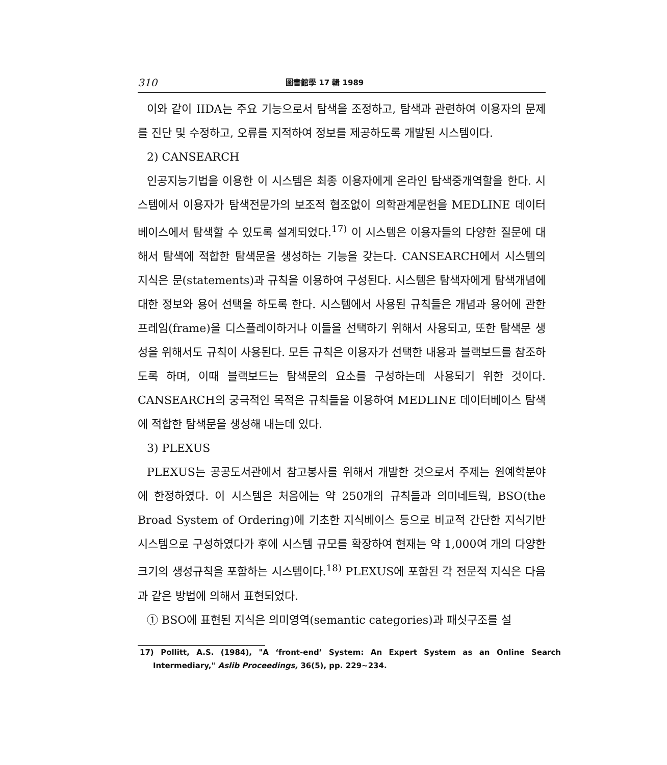310 圖書館學 17 輯 1989
이와 같이 IIDA는 주요 기능으로서 탐색을 조정하고, 탐색과 관련하여 이용자의 문제를 진단 및 수정하고, 오류를 지적하여 정보를 제공하도록 개발된 시스템이다.
2) CANSEARCH
인공지능기법을 이용한 이 시스템은 최종 이용자에게 온라인 탐색중개역할을 한다. 시스템에서 이용자가 탐색전문가의 보조적 협조없이 의학관계문헌을 MEDLINE 데이터베이스에서 탐색할 수 있도록 설계되었다.<sup>17)</sup> 이 시스템은 이용자들의 다양한 질문에 대해서 탐색에 적합한 탐색문을 생성하는 기능을 갖는다. CANSEARCH에서 시스템의 지식은 문(statements)과 규칙을 이용하여 구성된다. 시스템은 탐색자에게 탐색개념에 대한 정보와 용어 선택을 하도록 한다. 시스템에서 사용된 규칙들은 개념과 용어에 관한 프레임(frame)을 디스플레이하거나 이들을 선택하기 위해서 사용되고, 또한 탐색문 생성을 위해서도 규칙이 사용된다. 모든 규칙은 이용자가 선택한 내용과 블랙보드를 참조하도록 하며, 이때 블랙보드는 탐색문의 요소를 구성하는데 사용되기 위한 것이다. CANSEARCH의 궁극적인 목적은 규칙들을 이용하여 MEDLINE 데이터베이스 탐색에 적합한 탐색문을 생성해 내는데 있다.
3) PLEXUS
PLEXUS는 공공도서관에서 참고봉사를 위해서 개발한 것으로서 주제는 원예학분야에 한정하였다. 이 시스템은 처음에는 약 250개의 규칙들과 의미네트웍, BSO(the Broad System of Ordering)에 기초한 지식베이스 등으로 비교적 간단한 지식기반 시스템으로 구성하였다가 후에 시스템 규모를 확장하여 현재는 약 1,000여 개의 다양한 크기의 생성규칙을 포함하는 시스템이다.<sup>18)</sup> PLEXUS에 포함된 각 전문적 지식은 다음과 같은 방법에 의해서 표현되었다.
① BSO에 표현된 지식은 의미영역(semantic categories)과 패싯구조를 설
17) Pollitt, A.S. (1984), "A ‘front-end’ System: An Expert System as an Online Search Intermediary," Aslib Proceedings, 36(5), pp. 229~234.